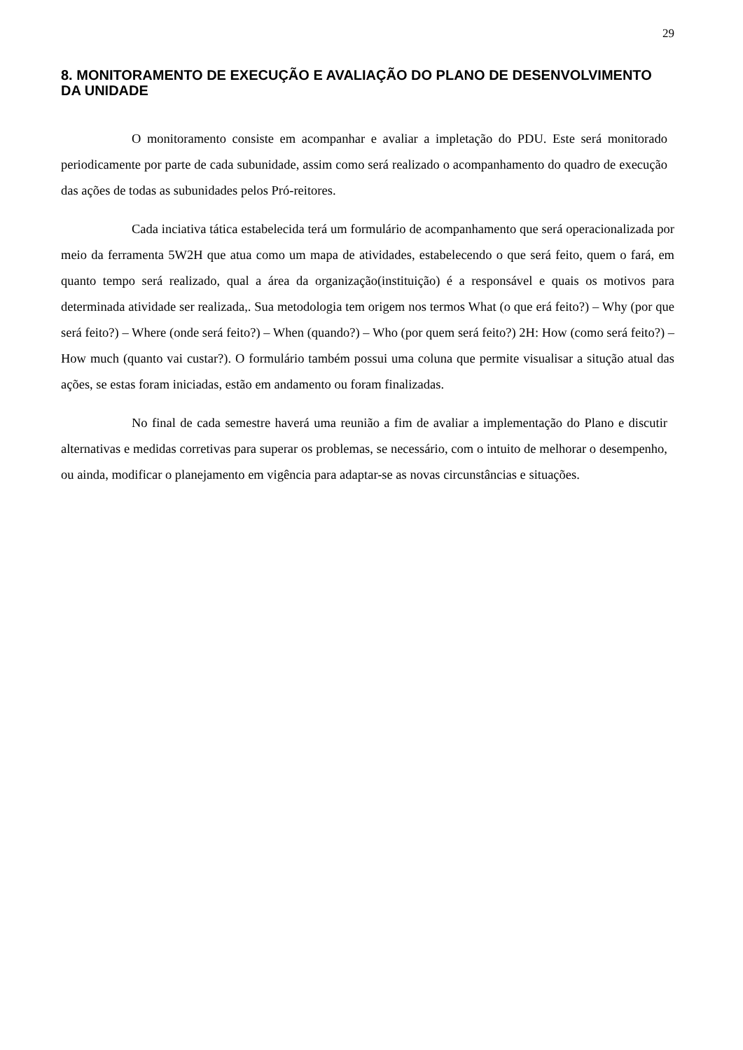29
8. MONITORAMENTO DE EXECUÇÃO E AVALIAÇÃO DO PLANO DE DESENVOLVIMENTO DA UNIDADE
O monitoramento consiste em acompanhar e avaliar a impletação do PDU. Este será monitorado periodicamente por parte de cada subunidade, assim como será realizado o acompanhamento do quadro de execução das ações de todas as subunidades pelos Pró-reitores.
Cada inciativa tática estabelecida terá um formulário de acompanhamento que será operacionalizada por meio da ferramenta 5W2H que atua como um mapa de atividades, estabelecendo o que será feito, quem o fará, em quanto tempo será realizado, qual a área da organização(instituição) é a responsável e quais os motivos para determinada atividade ser realizada,. Sua metodologia tem origem nos termos What (o que erá feito?) – Why (por que será feito?) – Where (onde será feito?) – When (quando?) – Who (por quem será feito?) 2H: How (como será feito?) – How much (quanto vai custar?). O formulário também possui uma coluna que permite visualisar a situção atual das ações, se estas foram iniciadas, estão em andamento ou foram finalizadas.
No final de cada semestre haverá uma reunião a fim de avaliar a implementação do Plano e discutir alternativas e medidas corretivas para superar os problemas, se necessário, com o intuito de melhorar o desempenho, ou ainda, modificar o planejamento em vigência para adaptar-se as novas circunstâncias e situações.